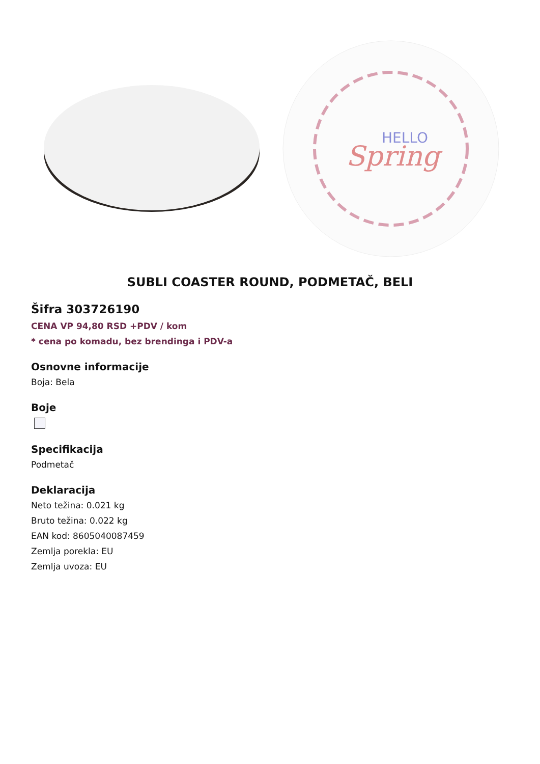HELLO
Spring
SUBLI COASTER ROUND, PODMETAČ, BELI
Šifra 303726190
CENA VP 94,80 RSD +PDV / kom
* cena po komadu, bez brendinga i PDV-a
Osnovne informacije
Boja: Bela
Boje
Specifikacija
Podmetač
Deklaracija
Neto težina: 0.021 kg
Bruto težina: 0.022 kg
EAN kod: 8605040087459
Zemlja porekla: EU
Zemlja uvoza: EU